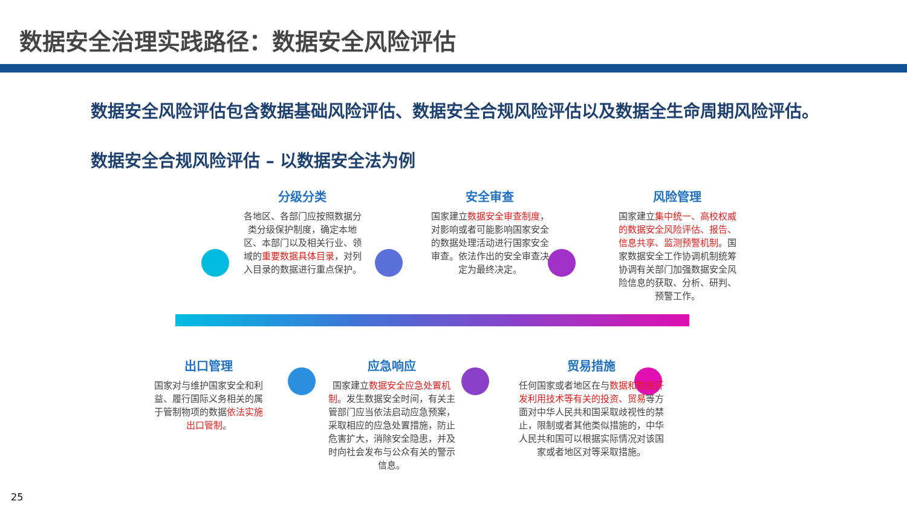数据安全治理实践路径：数据安全风险评估
数据安全风险评估包含数据基础风险评估、数据安全合规风险评估以及数据全生命周期风险评估。
数据安全合规风险评估 – 以数据安全法为例
分级分类
各地区、各部门应按照数据分类分级保护制度，确定本地区、本部门以及相关行业、领域的重要数据具体目录，对列入目录的数据进行重点保护。
安全审查
国家建立数据安全审查制度，对影响或者可能影响国家安全的数据处理活动进行国家安全审查。依法作出的安全审查决定为最终决定。
风险管理
国家建立集中统一、高校权威的数据安全风险评估、报告、信息共享、监测预警机制。国家数据安全工作协调机制统筹协调有关部门加强数据安全风险信息的获取、分析、研判、预警工作。
出口管理
国家对与维护国家安全和利益、履行国际义务相关的属于管制物项的数据依法实施出口管制。
应急响应
国家建立数据安全应急处置机制。发生数据安全时间，有关主管部门应当依法启动应急预案，采取相应的应急处置措施，防止危害扩大，消除安全隐患，并及时向社会发布与公众有关的警示信息。
贸易措施
任何国家或者地区在与数据和数据开发利用技术等有关的投资、贸易等方面对中华人民共和国采取歧视性的禁止，限制或者其他类似措施的，中华人民共和国可以根据实际情况对该国家或者地区对等采取措施。
25